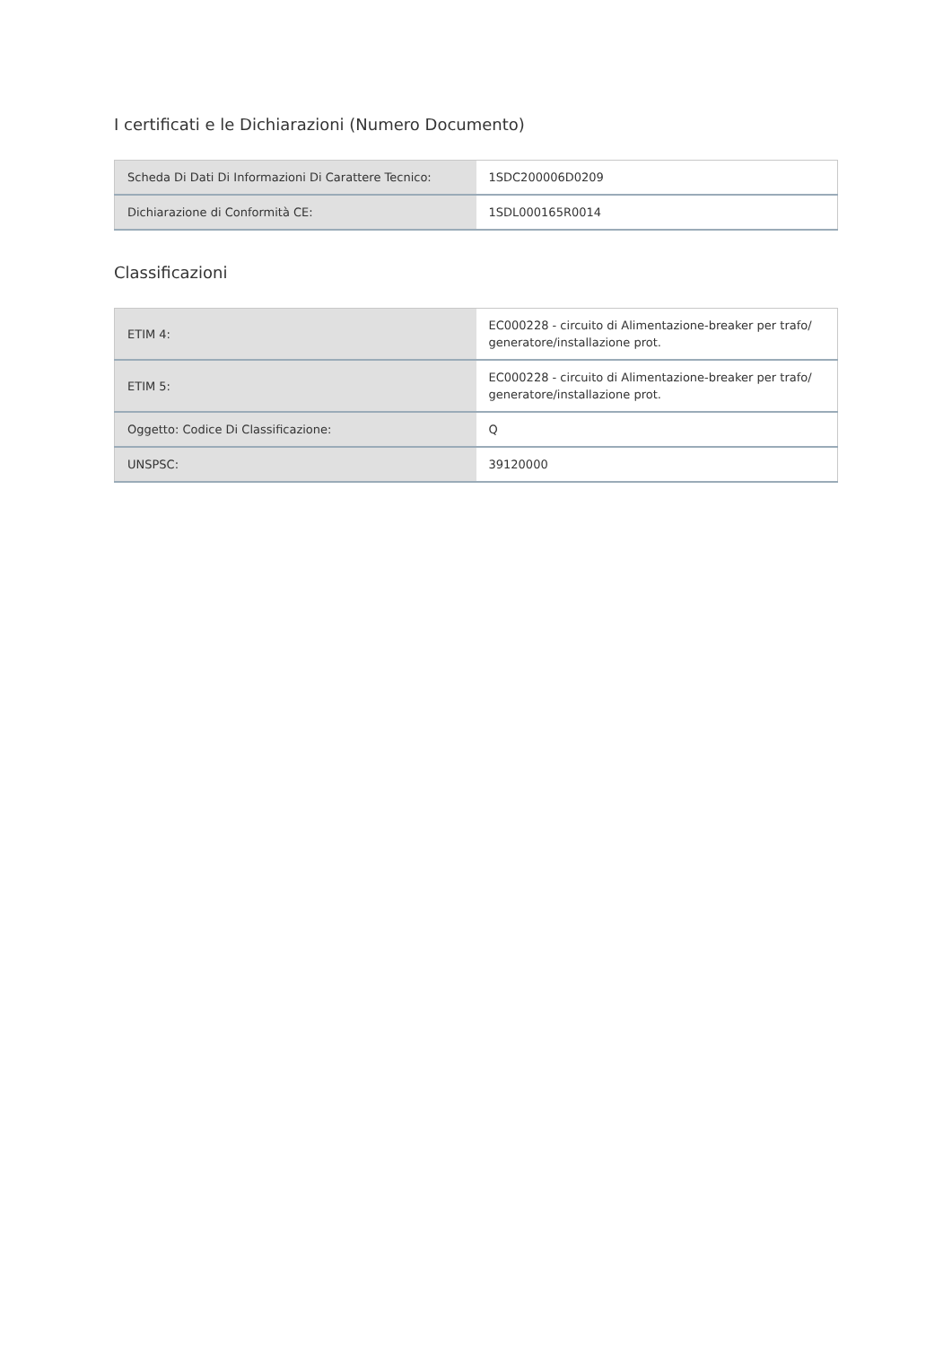I certificati e le Dichiarazioni (Numero Documento)
| Scheda Di Dati Di Informazioni Di Carattere Tecnico: | 1SDC200006D0209 |
| Dichiarazione di Conformità CE: | 1SDL000165R0014 |
Classificazioni
| ETIM 4: | EC000228 - circuito di Alimentazione-breaker per trafo/ generatore/installazione prot. |
| ETIM 5: | EC000228 - circuito di Alimentazione-breaker per trafo/ generatore/installazione prot. |
| Oggetto: Codice Di Classificazione: | Q |
| UNSPSC: | 39120000 |